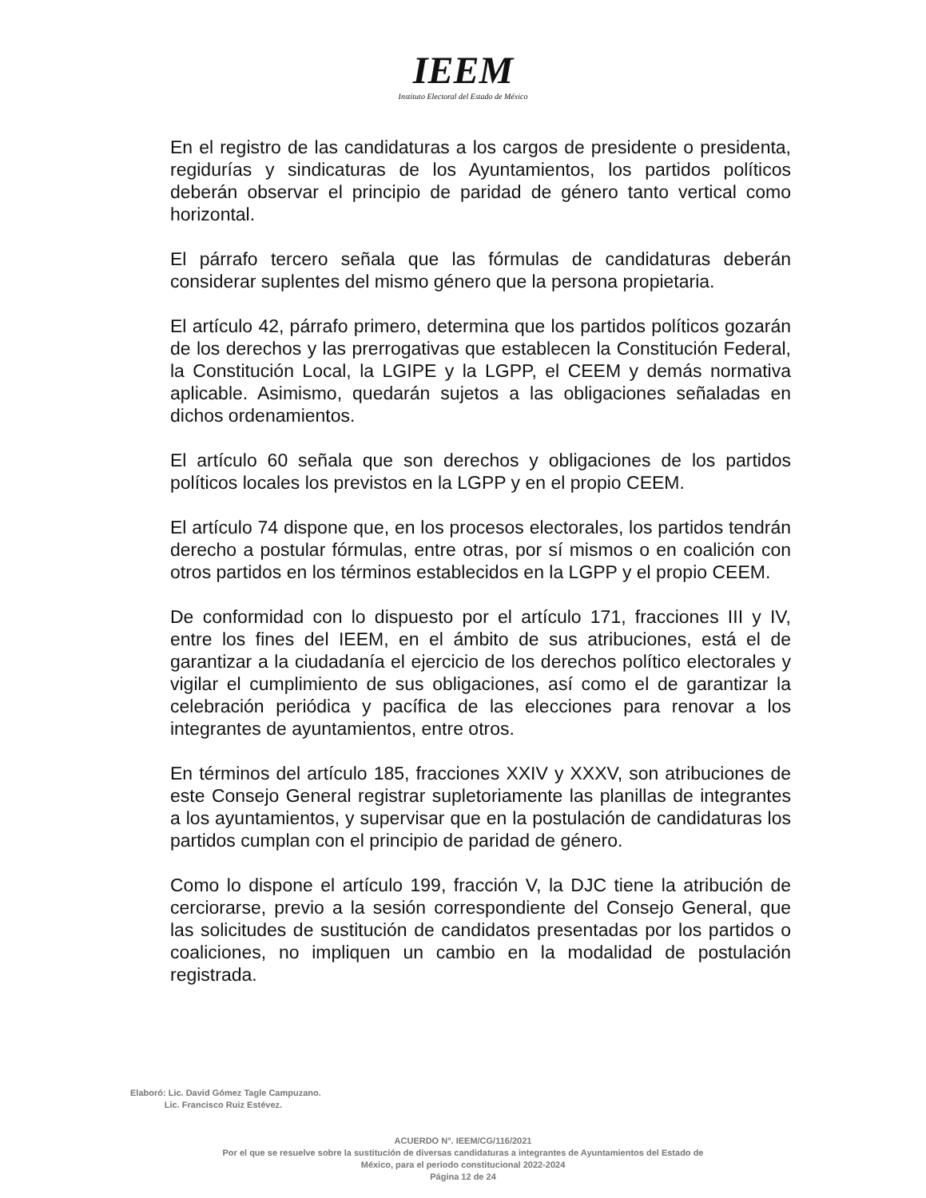IEEM
Instituto Electoral del Estado de México
En el registro de las candidaturas a los cargos de presidente o presidenta, regidurías y sindicaturas de los Ayuntamientos, los partidos políticos deberán observar el principio de paridad de género tanto vertical como horizontal.
El párrafo tercero señala que las fórmulas de candidaturas deberán considerar suplentes del mismo género que la persona propietaria.
El artículo 42, párrafo primero, determina que los partidos políticos gozarán de los derechos y las prerrogativas que establecen la Constitución Federal, la Constitución Local, la LGIPE y la LGPP, el CEEM y demás normativa aplicable. Asimismo, quedarán sujetos a las obligaciones señaladas en dichos ordenamientos.
El artículo 60 señala que son derechos y obligaciones de los partidos políticos locales los previstos en la LGPP y en el propio CEEM.
El artículo 74 dispone que, en los procesos electorales, los partidos tendrán derecho a postular fórmulas, entre otras, por sí mismos o en coalición con otros partidos en los términos establecidos en la LGPP y el propio CEEM.
De conformidad con lo dispuesto por el artículo 171, fracciones III y IV, entre los fines del IEEM, en el ámbito de sus atribuciones, está el de garantizar a la ciudadanía el ejercicio de los derechos político electorales y vigilar el cumplimiento de sus obligaciones, así como el de garantizar la celebración periódica y pacífica de las elecciones para renovar a los integrantes de ayuntamientos, entre otros.
En términos del artículo 185, fracciones XXIV y XXXV, son atribuciones de este Consejo General registrar supletoriamente las planillas de integrantes a los ayuntamientos, y supervisar que en la postulación de candidaturas los partidos cumplan con el principio de paridad de género.
Como lo dispone el artículo 199, fracción V, la DJC tiene la atribución de cerciorarse, previo a la sesión correspondiente del Consejo General, que las solicitudes de sustitución de candidatos presentadas por los partidos o coaliciones, no impliquen un cambio en la modalidad de postulación registrada.
Elaboró: Lic. David Gómez Tagle Campuzano.
Lic. Francisco Ruiz Estévez.
ACUERDO N°. IEEM/CG/116/2021
Por el que se resuelve sobre la sustitución de diversas candidaturas a integrantes de Ayuntamientos del Estado de
México, para el periodo constitucional 2022-2024
Página 12 de 24